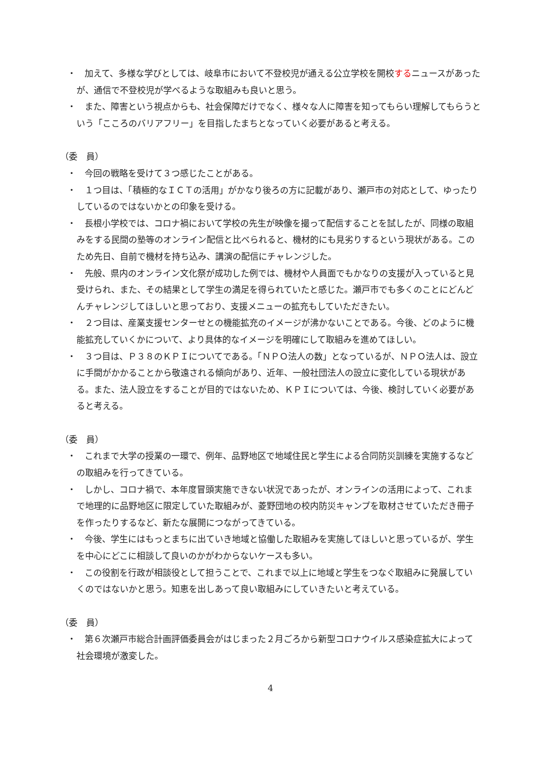・　加えて、多様な学びとしては、岐阜市において不登校児が通える公立学校を開校するニュースがあったが、通信で不登校児が学べるような取組みも良いと思う。
・　また、障害という視点からも、社会保障だけでなく、様々な人に障害を知ってもらい理解してもらうという「こころのバリアフリー」を目指したまちとなっていく必要があると考える。
（委　員）
・　今回の戦略を受けて３つ感じたことがある。
・　１つ目は、「積極的なＩＣＴの活用」がかなり後ろの方に記載があり、瀬戸市の対応として、ゆったりしているのではないかとの印象を受ける。
・　長根小学校では、コロナ禍において学校の先生が映像を撮って配信することを試したが、同様の取組みをする民間の塾等のオンライン配信と比べられると、機材的にも見劣りするという現状がある。このため先日、自前で機材を持ち込み、講演の配信にチャレンジした。
・　先般、県内のオンライン文化祭が成功した例では、機材や人員面でもかなりの支援が入っていると見受けられ、また、その結果として学生の満足を得られていたと感じた。瀬戸市でも多くのことにどんどんチャレンジしてほしいと思っており、支援メニューの拡充もしていただきたい。
・　２つ目は、産業支援センターせとの機能拡充のイメージが沸かないことである。今後、どのように機能拡充していくかについて、より具体的なイメージを明確にして取組みを進めてほしい。
・　３つ目は、Ｐ３８のＫＰＩについてである。「ＮＰＯ法人の数」となっているが、ＮＰＯ法人は、設立に手間がかかることから敬遠される傾向があり、近年、一般社団法人の設立に変化している現状がある。また、法人設立をすることが目的ではないため、ＫＰＩについては、今後、検討していく必要があると考える。
（委　員）
・　これまで大学の授業の一環で、例年、品野地区で地域住民と学生による合同防災訓練を実施するなどの取組みを行ってきている。
・　しかし、コロナ禍で、本年度冒頭実施できない状況であったが、オンラインの活用によって、これまで地理的に品野地区に限定していた取組みが、菱野団地の校内防災キャンプを取材させていただき冊子を作ったりするなど、新たな展開につながってきている。
・　今後、学生にはもっとまちに出ていき地域と協働した取組みを実施してほしいと思っているが、学生を中心にどこに相談して良いのかがわからないケースも多い。
・　この役割を行政が相談役として担うことで、これまで以上に地域と学生をつなぐ取組みに発展していくのではないかと思う。知恵を出しあって良い取組みにしていきたいと考えている。
（委　員）
・　第６次瀬戸市総合計画評価委員会がはじまった２月ごろから新型コロナウイルス感染症拡大によって社会環境が激変した。
4